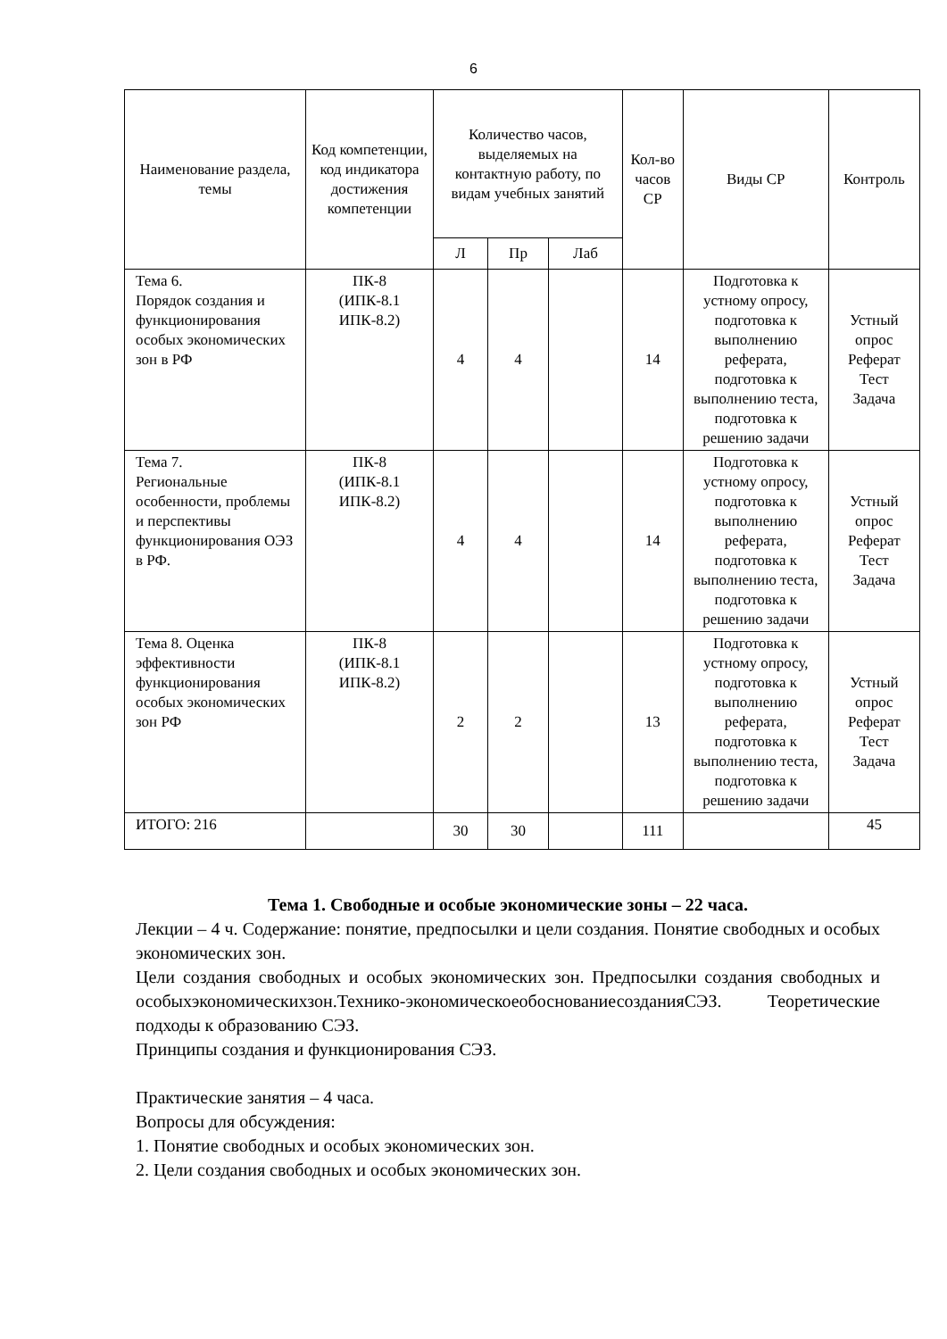6
| Наименование раздела, темы | Код компетенции, код индикатора достижения компетенции | Количество часов, выделяемых на контактную работу, по видам учебных занятий | | | Кол-во часов СР | Виды СР | Контроль |
| --- | --- | --- | --- | --- | --- | --- | --- |
| | | Л | Пр | Лаб | | | |
| Тема 6. Порядок создания и функционирования особых экономических зон в РФ | ПК-8 (ИПК-8.1 ИПК-8.2) | 4 | 4 | | 14 | Подготовка к устному опросу, подготовка к выполнению реферата, подготовка к выполнению теста, подготовка к решению задачи | Устный опрос Реферат Тест Задача |
| Тема 7. Региональные особенности, проблемы и перспективы функционирования ОЭЗ в РФ. | ПК-8 (ИПК-8.1 ИПК-8.2) | 4 | 4 | | 14 | Подготовка к устному опросу, подготовка к выполнению реферата, подготовка к выполнению теста, подготовка к решению задачи | Устный опрос Реферат Тест Задача |
| Тема 8. Оценка эффективности функционирования особых экономических зон РФ | ПК-8 (ИПК-8.1 ИПК-8.2) | 2 | 2 | | 13 | Подготовка к устному опросу, подготовка к выполнению реферата, подготовка к выполнению теста, подготовка к решению задачи | Устный опрос Реферат Тест Задача |
| ИТОГО: 216 | | 30 | 30 | | 111 | | 45 |
Тема 1. Свободные и особые экономические зоны – 22 часа.
Лекции – 4 ч. Содержание: понятие, предпосылки и цели создания. Понятие свободных и особых экономических зон.
Цели создания свободных и особых экономических зон. Предпосылки создания свободных и особыхэкономическихзон.Технико-экономическоеобоснованиесозданияСЭЗ. Теоретические подходы к образованию СЭЗ.
Принципы создания и функционирования СЭЗ.
Практические занятия – 4 часа.
Вопросы для обсуждения:
1. Понятие свободных и особых экономических зон.
2. Цели создания свободных и особых экономических зон.